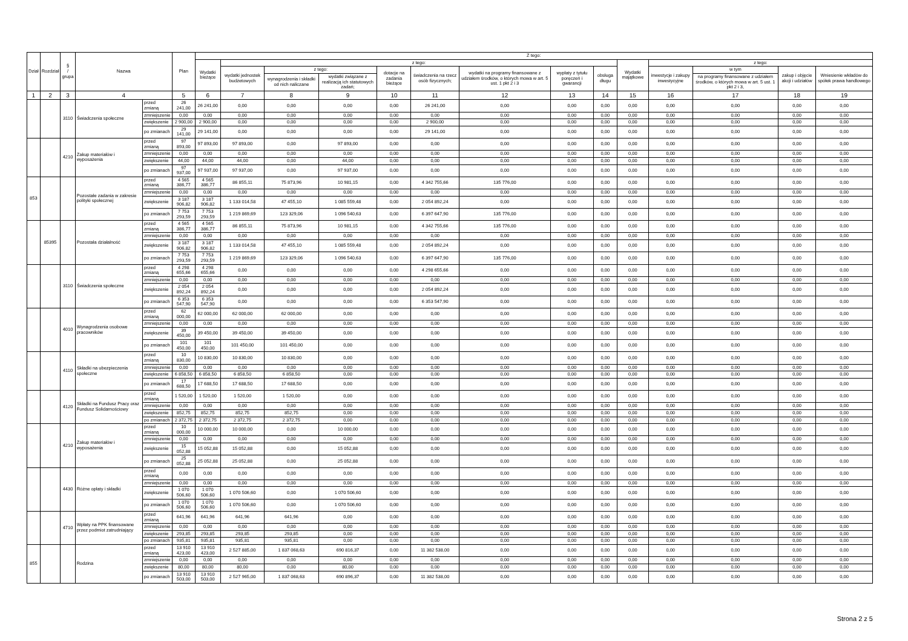| Dział | Rozdział | § / grupa | Nazwa | | Plan | Z tego: | | | | | | | | | | | | | |
| --- | --- | --- | --- | --- | --- | --- | --- | --- | --- | --- | --- | --- | --- | --- | --- | --- | --- | --- | --- |
| | | | | | | Wydatki bieżące | z tego: | | | | | | | | Wydatki majątkowe | z tego: | | | |
| | | | | | | | wydatki jednostek budżetowych | z tego: | | dotacje na zadania bieżące | świadczenia na rzecz osób fizycznych; | wydatki na programy finansowane z udziałem środków, o których mowa w art. 5 ust. 1 pkt 2 i 3 | wypłaty z tytułu poręczeń i gwarancji | obsługa długu | | inwestycje i zakupy inwestycyjne | w tym | zakup i objęcie akcji i udziałów | Wniesienie wkładów do spółek prawa handlowego |
| | | | | | | | | wynagrodzenia i składki od nich naliczane | wydatki związane z realizacją ich statutowych zadań; | | | | | | | | na programy finansowane z udziałem środków, o których mowa w art. 5 ust. 1 pkt 2 i 3, | | |
| 1 | 2 | 3 | 4 | | 5 | 6 | 7 | 8 | 9 | 10 | 11 | 12 | 13 | 14 | 15 | 16 | 17 | 18 | 19 |
| | | 3110 | Świadczenia społeczne | przed zmianą | 26 241,00 | 26 241,00 | 0,00 | 0,00 | 0,00 | 0,00 | 26 241,00 | 0,00 | 0,00 | 0,00 | 0,00 | 0,00 | 0,00 | 0,00 | 0,00 |
| | | | | zmniejszenie | 0,00 | 0,00 | 0,00 | 0,00 | 0,00 | 0,00 | 0,00 | 0,00 | 0,00 | 0,00 | 0,00 | 0,00 | 0,00 | 0,00 | 0,00 |
| | | | | zwiększenie | 2 900,00 | 2 900,00 | 0,00 | 0,00 | 0,00 | 0,00 | 2 900,00 | 0,00 | 0,00 | 0,00 | 0,00 | 0,00 | 0,00 | 0,00 | 0,00 |
| | | | | po zmianach | 29 141,00 | 29 141,00 | 0,00 | 0,00 | 0,00 | 0,00 | 29 141,00 | 0,00 | 0,00 | 0,00 | 0,00 | 0,00 | 0,00 | 0,00 | 0,00 |
| | | 4210 | Zakup materiałów i wyposażenia | przed zmianą | 97 893,00 | 97 893,00 | 97 893,00 | 0,00 | 97 893,00 | 0,00 | 0,00 | 0,00 | 0,00 | 0,00 | 0,00 | 0,00 | 0,00 | 0,00 | 0,00 |
| | | | | zmniejszenie | 0,00 | 0,00 | 0,00 | 0,00 | 0,00 | 0,00 | 0,00 | 0,00 | 0,00 | 0,00 | 0,00 | 0,00 | 0,00 | 0,00 | 0,00 |
| | | | | zwiększenie | 44,00 | 44,00 | 44,00 | 0,00 | 44,00 | 0,00 | 0,00 | 0,00 | 0,00 | 0,00 | 0,00 | 0,00 | 0,00 | 0,00 | 0,00 |
| | | | | po zmianach | 97 937,00 | 97 937,00 | 97 937,00 | 0,00 | 97 937,00 | 0,00 | 0,00 | 0,00 | 0,00 | 0,00 | 0,00 | 0,00 | 0,00 | 0,00 | 0,00 |
| 853 | | | Pozostałe zadania w zakresie polityki społecznej | przed zmianą | 4 565 386,77 | 4 565 386,77 | 86 855,11 | 75 873,96 | 10 981,15 | 0,00 | 4 342 755,66 | 135 776,00 | 0,00 | 0,00 | 0,00 | 0,00 | 0,00 | 0,00 | 0,00 |
| | | | | zmniejszenie | 0,00 | 0,00 | 0,00 | 0,00 | 0,00 | 0,00 | 0,00 | 0,00 | 0,00 | 0,00 | 0,00 | 0,00 | 0,00 | 0,00 | 0,00 |
| | | | | zwiększenie | 3 187 906,82 | 3 187 906,82 | 1 133 014,58 | 47 455,10 | 1 085 559,48 | 0,00 | 2 054 892,24 | 0,00 | 0,00 | 0,00 | 0,00 | 0,00 | 0,00 | 0,00 | 0,00 |
| | | | | po zmianach | 7 753 293,59 | 7 753 293,59 | 1 219 869,69 | 123 329,06 | 1 096 540,63 | 0,00 | 6 397 647,90 | 135 776,00 | 0,00 | 0,00 | 0,00 | 0,00 | 0,00 | 0,00 | 0,00 |
| | 85395 | | Pozostała działalność | przed zmianą | 4 565 386,77 | 4 565 386,77 | 86 855,11 | 75 873,96 | 10 981,15 | 0,00 | 4 342 755,66 | 135 776,00 | 0,00 | 0,00 | 0,00 | 0,00 | 0,00 | 0,00 | 0,00 |
| | | | | zmniejszenie | 0,00 | 0,00 | 0,00 | 0,00 | 0,00 | 0,00 | 0,00 | 0,00 | 0,00 | 0,00 | 0,00 | 0,00 | 0,00 | 0,00 | 0,00 |
| | | | | zwiększenie | 3 187 906,82 | 3 187 906,82 | 1 133 014,58 | 47 455,10 | 1 085 559,48 | 0,00 | 2 054 892,24 | 0,00 | 0,00 | 0,00 | 0,00 | 0,00 | 0,00 | 0,00 | 0,00 |
| | | | | po zmianach | 7 753 293,59 | 7 753 293,59 | 1 219 869,69 | 123 329,06 | 1 096 540,63 | 0,00 | 6 397 647,90 | 135 776,00 | 0,00 | 0,00 | 0,00 | 0,00 | 0,00 | 0,00 | 0,00 |
| | | 3110 | Świadczenia społeczne | przed zmianą | 4 298 655,66 | 4 298 655,66 | 0,00 | 0,00 | 0,00 | 0,00 | 4 298 655,66 | 0,00 | 0,00 | 0,00 | 0,00 | 0,00 | 0,00 | 0,00 | 0,00 |
| | | | | zmniejszenie | 0,00 | 0,00 | 0,00 | 0,00 | 0,00 | 0,00 | 0,00 | 0,00 | 0,00 | 0,00 | 0,00 | 0,00 | 0,00 | 0,00 | 0,00 |
| | | | | zwiększenie | 2 054 892,24 | 2 054 892,24 | 0,00 | 0,00 | 0,00 | 0,00 | 2 054 892,24 | 0,00 | 0,00 | 0,00 | 0,00 | 0,00 | 0,00 | 0,00 | 0,00 |
| | | | | po zmianach | 6 353 547,90 | 6 353 547,90 | 0,00 | 0,00 | 0,00 | 0,00 | 6 353 547,90 | 0,00 | 0,00 | 0,00 | 0,00 | 0,00 | 0,00 | 0,00 | 0,00 |
| | | 4010 | Wynagrodzenia osobowe pracowników | przed zmianą | 62 000,00 | 62 000,00 | 62 000,00 | 62 000,00 | 0,00 | 0,00 | 0,00 | 0,00 | 0,00 | 0,00 | 0,00 | 0,00 | 0,00 | 0,00 | 0,00 |
| | | | | zmniejszenie | 0,00 | 0,00 | 0,00 | 0,00 | 0,00 | 0,00 | 0,00 | 0,00 | 0,00 | 0,00 | 0,00 | 0,00 | 0,00 | 0,00 | 0,00 |
| | | | | zwiększenie | 39 450,00 | 39 450,00 | 39 450,00 | 39 450,00 | 0,00 | 0,00 | 0,00 | 0,00 | 0,00 | 0,00 | 0,00 | 0,00 | 0,00 | 0,00 | 0,00 |
| | | | | po zmianach | 101 450,00 | 101 450,00 | 101 450,00 | 101 450,00 | 0,00 | 0,00 | 0,00 | 0,00 | 0,00 | 0,00 | 0,00 | 0,00 | 0,00 | 0,00 | 0,00 |
| | | 4110 | Składki na ubezpieczenia społeczne | przed zmianą | 10 830,00 | 10 830,00 | 10 830,00 | 10 830,00 | 0,00 | 0,00 | 0,00 | 0,00 | 0,00 | 0,00 | 0,00 | 0,00 | 0,00 | 0,00 | 0,00 |
| | | | | zmniejszenie | 0,00 | 0,00 | 0,00 | 0,00 | 0,00 | 0,00 | 0,00 | 0,00 | 0,00 | 0,00 | 0,00 | 0,00 | 0,00 | 0,00 | 0,00 |
| | | | | zwiększenie | 6 858,50 | 6 858,50 | 6 858,50 | 6 858,50 | 0,00 | 0,00 | 0,00 | 0,00 | 0,00 | 0,00 | 0,00 | 0,00 | 0,00 | 0,00 | 0,00 |
| | | | | po zmianach | 17 688,50 | 17 688,50 | 17 688,50 | 17 688,50 | 0,00 | 0,00 | 0,00 | 0,00 | 0,00 | 0,00 | 0,00 | 0,00 | 0,00 | 0,00 | 0,00 |
| | | 4120 | Składki na Fundusz Pracy oraz Fundusz Solidarnościowy | przed zmianą | 1 520,00 | 1 520,00 | 1 520,00 | 1 520,00 | 0,00 | 0,00 | 0,00 | 0,00 | 0,00 | 0,00 | 0,00 | 0,00 | 0,00 | 0,00 | 0,00 |
| | | | | zmniejszenie | 0,00 | 0,00 | 0,00 | 0,00 | 0,00 | 0,00 | 0,00 | 0,00 | 0,00 | 0,00 | 0,00 | 0,00 | 0,00 | 0,00 | 0,00 |
| | | | | zwiększenie | 852,75 | 852,75 | 852,75 | 852,75 | 0,00 | 0,00 | 0,00 | 0,00 | 0,00 | 0,00 | 0,00 | 0,00 | 0,00 | 0,00 | 0,00 |
| | | | | po zmianach | 2 372,75 | 2 372,75 | 2 372,75 | 2 372,75 | 0,00 | 0,00 | 0,00 | 0,00 | 0,00 | 0,00 | 0,00 | 0,00 | 0,00 | 0,00 | 0,00 |
| | | 4210 | Zakup materiałów i wyposażenia | przed zmianą | 10 000,00 | 10 000,00 | 10 000,00 | 0,00 | 10 000,00 | 0,00 | 0,00 | 0,00 | 0,00 | 0,00 | 0,00 | 0,00 | 0,00 | 0,00 | 0,00 |
| | | | | zmniejszenie | 0,00 | 0,00 | 0,00 | 0,00 | 0,00 | 0,00 | 0,00 | 0,00 | 0,00 | 0,00 | 0,00 | 0,00 | 0,00 | 0,00 | 0,00 |
| | | | | zwiększenie | 15 052,88 | 15 052,88 | 15 052,88 | 0,00 | 15 052,88 | 0,00 | 0,00 | 0,00 | 0,00 | 0,00 | 0,00 | 0,00 | 0,00 | 0,00 | 0,00 |
| | | | | po zmianach | 25 052,88 | 25 052,88 | 25 052,88 | 0,00 | 25 052,88 | 0,00 | 0,00 | 0,00 | 0,00 | 0,00 | 0,00 | 0,00 | 0,00 | 0,00 | 0,00 |
| | | 4430 | Różne opłaty i składki | przed zmianą | 0,00 | 0,00 | 0,00 | 0,00 | 0,00 | 0,00 | 0,00 | 0,00 | 0,00 | 0,00 | 0,00 | 0,00 | 0,00 | 0,00 | 0,00 |
| | | | | zmniejszenie | 0,00 | 0,00 | 0,00 | 0,00 | 0,00 | 0,00 | 0,00 | 0,00 | 0,00 | 0,00 | 0,00 | 0,00 | 0,00 | 0,00 | 0,00 |
| | | | | zwiększenie | 1 070 506,60 | 1 070 506,60 | 1 070 506,60 | 0,00 | 1 070 506,60 | 0,00 | 0,00 | 0,00 | 0,00 | 0,00 | 0,00 | 0,00 | 0,00 | 0,00 | 0,00 |
| | | | | po zmianach | 1 070 506,60 | 1 070 506,60 | 1 070 506,60 | 0,00 | 1 070 506,60 | 0,00 | 0,00 | 0,00 | 0,00 | 0,00 | 0,00 | 0,00 | 0,00 | 0,00 | 0,00 |
| | | 4710 | Wpłaty na PPK finansowane przez podmiot zatrudniający | przed zmianą | 641,96 | 641,96 | 641,96 | 641,96 | 0,00 | 0,00 | 0,00 | 0,00 | 0,00 | 0,00 | 0,00 | 0,00 | 0,00 | 0,00 | 0,00 |
| | | | | zmniejszenie | 0,00 | 0,00 | 0,00 | 0,00 | 0,00 | 0,00 | 0,00 | 0,00 | 0,00 | 0,00 | 0,00 | 0,00 | 0,00 | 0,00 | 0,00 |
| | | | | zwiększenie | 293,85 | 293,85 | 293,85 | 293,85 | 0,00 | 0,00 | 0,00 | 0,00 | 0,00 | 0,00 | 0,00 | 0,00 | 0,00 | 0,00 | 0,00 |
| | | | | po zmianach | 935,81 | 935,81 | 935,81 | 935,81 | 0,00 | 0,00 | 0,00 | 0,00 | 0,00 | 0,00 | 0,00 | 0,00 | 0,00 | 0,00 | 0,00 |
| 855 | | | Rodzina | przed zmianą | 13 910 423,00 | 13 910 423,00 | 2 527 885,00 | 1 837 068,63 | 690 816,37 | 0,00 | 11 382 538,00 | 0,00 | 0,00 | 0,00 | 0,00 | 0,00 | 0,00 | 0,00 | 0,00 |
| | | | | zmniejszenie | 0,00 | 0,00 | 0,00 | 0,00 | 0,00 | 0,00 | 0,00 | 0,00 | 0,00 | 0,00 | 0,00 | 0,00 | 0,00 | 0,00 | 0,00 |
| | | | | zwiększenie | 80,00 | 80,00 | 80,00 | 0,00 | 80,00 | 0,00 | 0,00 | 0,00 | 0,00 | 0,00 | 0,00 | 0,00 | 0,00 | 0,00 | 0,00 |
| | | | | po zmianach | 13 910 503,00 | 13 910 503,00 | 2 527 965,00 | 1 837 068,63 | 690 896,37 | 0,00 | 11 382 538,00 | 0,00 | 0,00 | 0,00 | 0,00 | 0,00 | 0,00 | 0,00 | 0,00 |
Strona 2 z 5